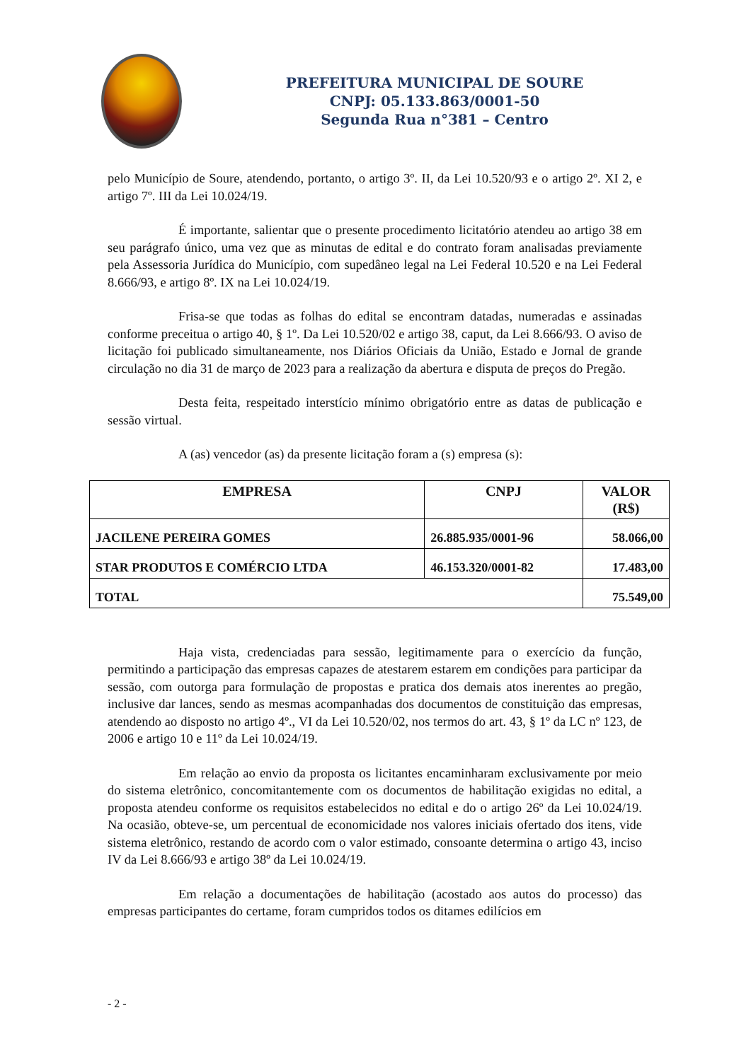PREFEITURA MUNICIPAL DE SOURE
CNPJ: 05.133.863/0001-50
Segunda Rua n°381 – Centro
pelo Município de Soure, atendendo, portanto, o artigo 3º. II, da Lei 10.520/93 e o artigo 2º. XI 2, e artigo 7º. III da Lei 10.024/19.
É importante, salientar que o presente procedimento licitatório atendeu ao artigo 38 em seu parágrafo único, uma vez que as minutas de edital e do contrato foram analisadas previamente pela Assessoria Jurídica do Município, com supedâneo legal na Lei Federal 10.520 e na Lei Federal 8.666/93, e artigo 8º. IX na Lei 10.024/19.
Frisa-se que todas as folhas do edital se encontram datadas, numeradas e assinadas conforme preceitua o artigo 40, § 1º. Da Lei 10.520/02 e artigo 38, caput, da Lei 8.666/93. O aviso de licitação foi publicado simultaneamente, nos Diários Oficiais da União, Estado e Jornal de grande circulação no dia 31 de março de 2023 para a realização da abertura e disputa de preços do Pregão.
Desta feita, respeitado interstício mínimo obrigatório entre as datas de publicação e sessão virtual.
A (as) vencedor (as) da presente licitação foram a (s) empresa (s):
| EMPRESA | CNPJ | VALOR (R$) |
| --- | --- | --- |
| JACILENE PEREIRA GOMES | 26.885.935/0001-96 | 58.066,00 |
| STAR PRODUTOS E COMÉRCIO LTDA | 46.153.320/0001-82 | 17.483,00 |
| TOTAL | | 75.549,00 |
Haja vista, credenciadas para sessão, legitimamente para o exercício da função, permitindo a participação das empresas capazes de atestarem estarem em condições para participar da sessão, com outorga para formulação de propostas e pratica dos demais atos inerentes ao pregão, inclusive dar lances, sendo as mesmas acompanhadas dos documentos de constituição das empresas, atendendo ao disposto no artigo 4º., VI da Lei 10.520/02, nos termos do art. 43, § 1º da LC nº 123, de 2006 e artigo 10 e 11º da Lei 10.024/19.
Em relação ao envio da proposta os licitantes encaminharam exclusivamente por meio do sistema eletrônico, concomitantemente com os documentos de habilitação exigidas no edital, a proposta atendeu conforme os requisitos estabelecidos no edital e do o artigo 26º da Lei 10.024/19. Na ocasião, obteve-se, um percentual de economicidade nos valores iniciais ofertado dos itens, vide sistema eletrônico, restando de acordo com o valor estimado, consoante determina o artigo 43, inciso IV da Lei 8.666/93 e artigo 38º da Lei 10.024/19.
Em relação a documentações de habilitação (acostado aos autos do processo) das empresas participantes do certame, foram cumpridos todos os ditames edilícios em
- 2 -